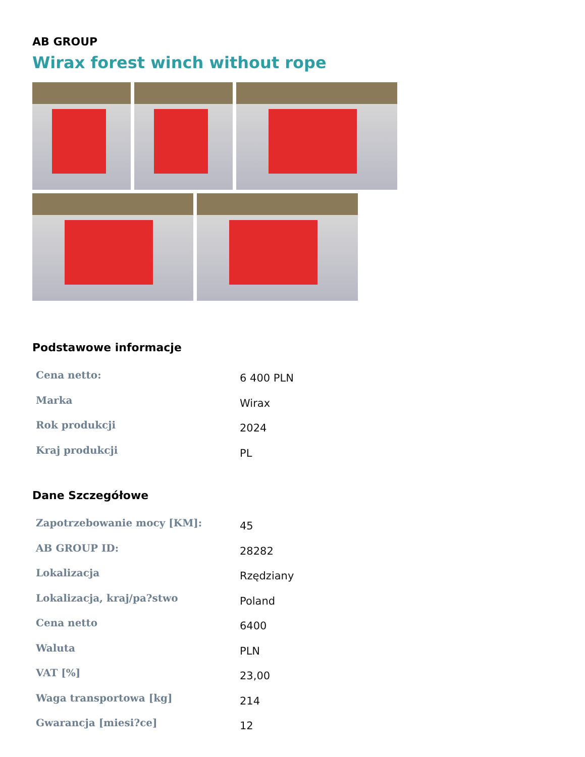AB GROUP
Wirax forest winch without rope
Podstawowe informacje
| Cena netto: | 6 400 PLN |
| Marka | Wirax |
| Rok produkcji | 2024 |
| Kraj produkcji | PL |
Dane Szczegółowe
| Zapotrzebowanie mocy [KM]: | 45 |
| AB GROUP ID: | 28282 |
| Lokalizacja | Rzędziany |
| Lokalizacja, kraj/pa?stwo | Poland |
| Cena netto | 6400 |
| Waluta | PLN |
| VAT [%] | 23,00 |
| Waga transportowa [kg] | 214 |
| Gwarancja [miesi?ce] | 12 |